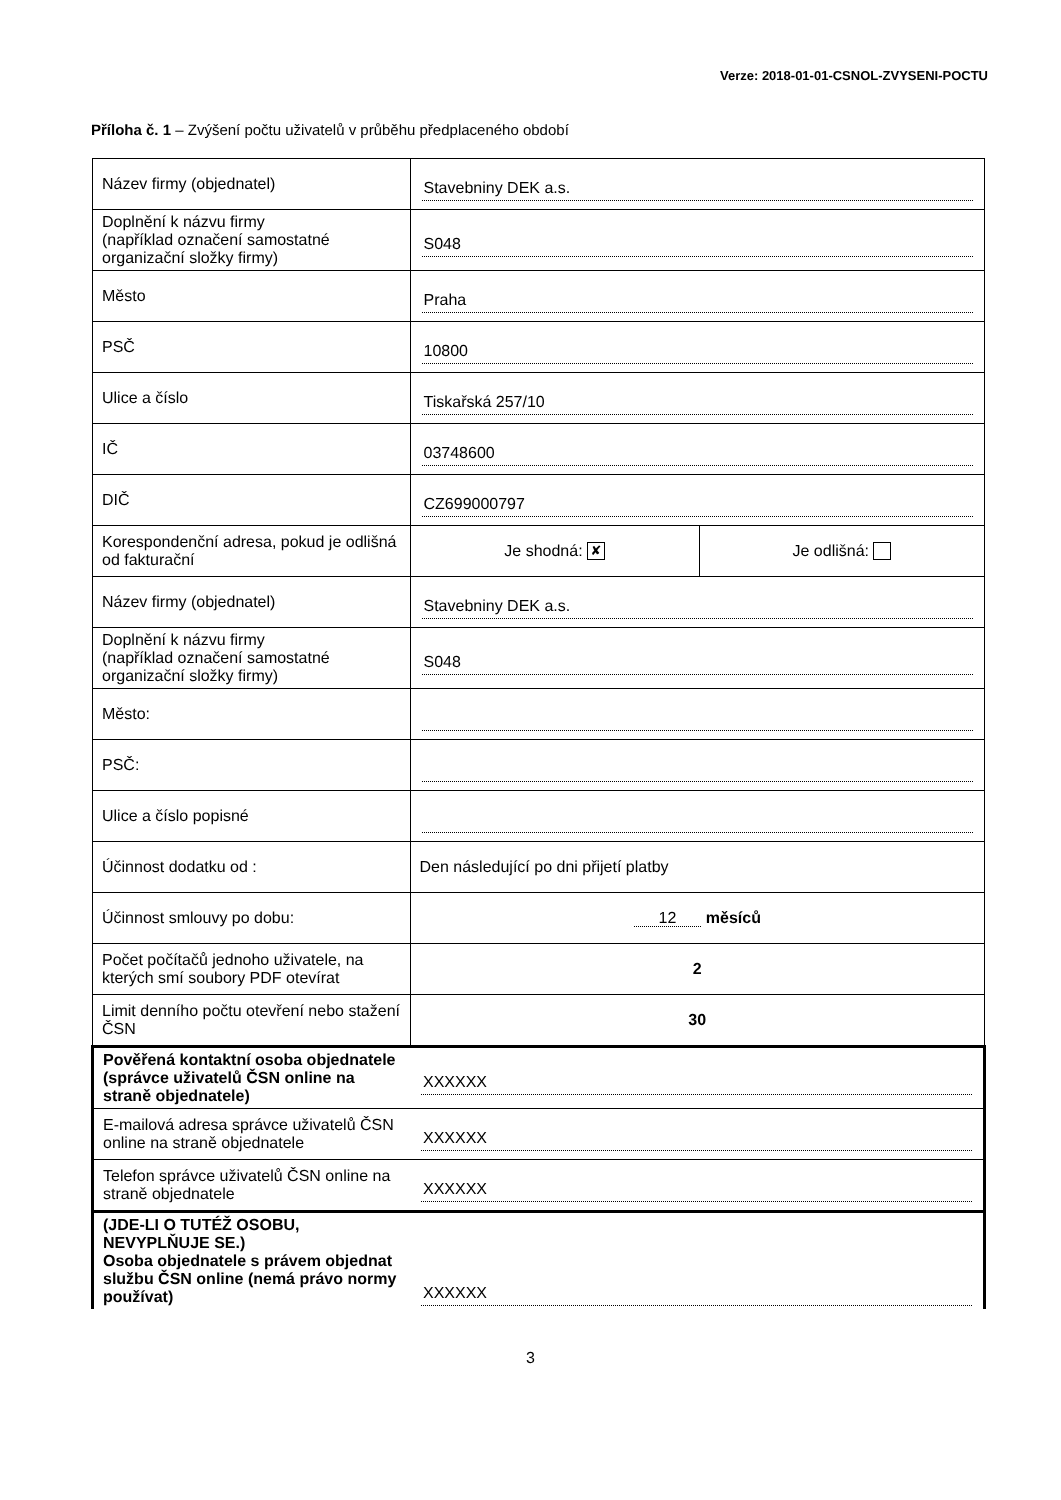Verze: 2018-01-01-CSNOL-ZVYSENI-POCTU
Příloha č. 1 – Zvýšení počtu uživatelů v průběhu předplaceného období
| Název firmy (objednatel) | Stavebniny DEK a.s. | |
| Doplnění k názvu firmy (například označení samostatné organizační složky firmy) | S048 | |
| Město | Praha | |
| PSČ | 10800 | |
| Ulice a číslo | Tiskařská 257/10 | |
| IČ | 03748600 | |
| DIČ | CZ699000797 | |
| Korespondenční adresa, pokud je odlišná od fakturační | Je shodná: ✘ | Je odlišná: |
| Název firmy (objednatel) | Stavebniny DEK a.s. | |
| Doplnění k názvu firmy (například označení samostatné organizační složky firmy) | S048 | |
| Město: | | |
| PSČ: | | |
| Ulice a číslo popisné | | |
| Účinnost dodatku od : | Den následující po dni přijetí platby | |
| Účinnost smlouvy po dobu: | 12 měsíců | |
| Počet počítačů jednoho uživatele, na kterých smí soubory PDF otevírat | 2 | |
| Limit denního počtu otevření nebo stažení ČSN | 30 | |
| Pověřená kontaktní osoba objednatele (správce uživatelů ČSN online na straně objednatele) | XXXXXX | |
| E-mailová adresa správce uživatelů ČSN online na straně objednatele | XXXXXX | |
| Telefon správce uživatelů ČSN online na straně objednatele | XXXXXX | |
| (JDE-LI O TUTÉŽ OSOBU, NEVYPLŇUJE SE.) Osoba objednatele s právem objednat službu ČSN online (nemá právo normy používat) | XXXXXX | |
3